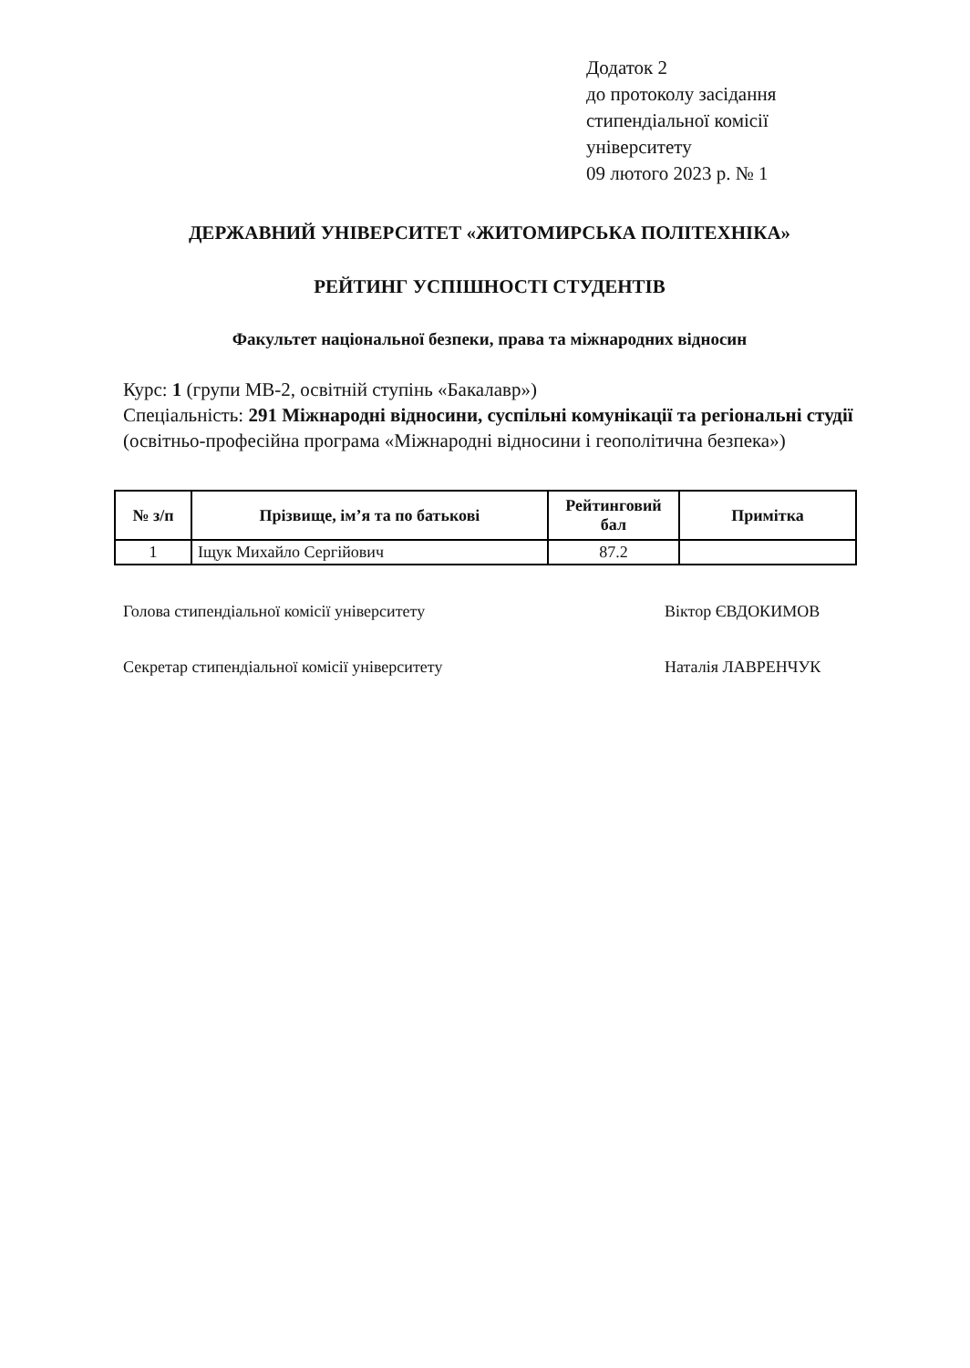Додаток 2
до протоколу засідання
стипендіальної комісії
університету
09 лютого 2023 р. № 1
ДЕРЖАВНИЙ УНІВЕРСИТЕТ «ЖИТОМИРСЬКА ПОЛІТЕХНІКА»
РЕЙТИНГ УСПІШНОСТІ СТУДЕНТІВ
Факультет національної безпеки, права та міжнародних відносин
Курс: 1 (групи МВ-2, освітній ступінь «Бакалавр»)
Спеціальність: 291 Міжнародні відносини, суспільні комунікації та регіональні студії (освітньо-професійна програма «Міжнародні відносини і геополітична безпека»)
| № з/п | Прізвище, ім’я та по батькові | Рейтинговий бал | Примітка |
| --- | --- | --- | --- |
| 1 | Іщук Михайло Сергійович | 87.2 | |
Голова стипендіальної комісії університету
Віктор ЄВДОКИМОВ
Секретар стипендіальної комісії університету
Наталія ЛАВРЕНЧУК